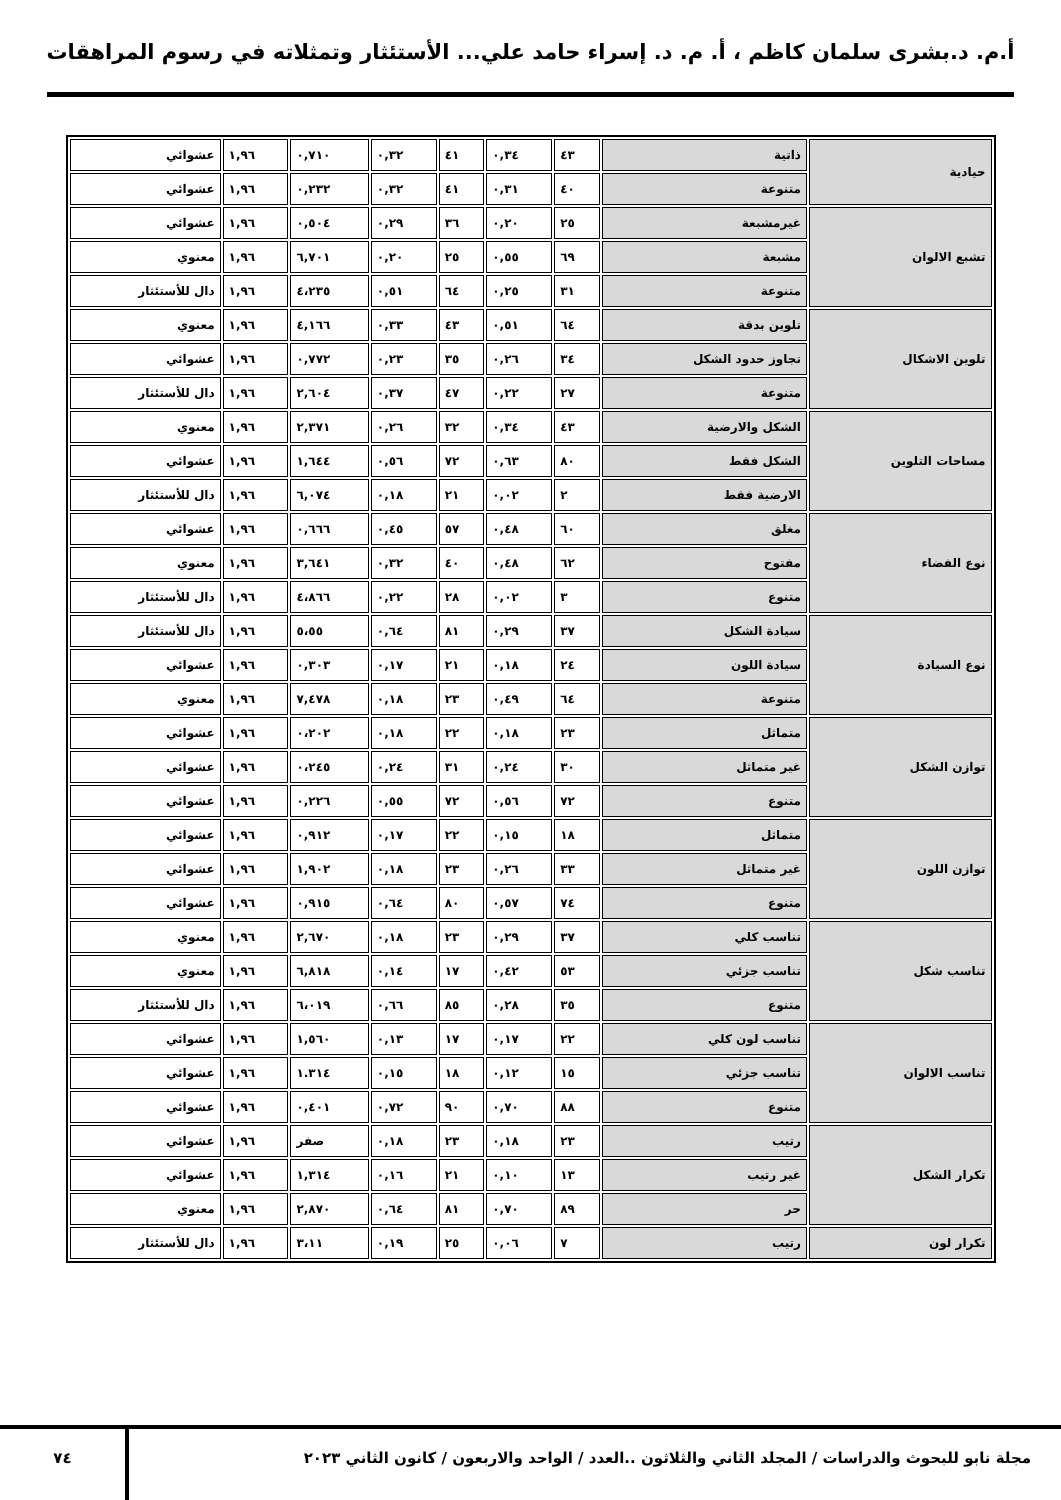أ.م. د.بشرى سلمان كاظم ، أ. م. د. إسراء حامد علي... الأستئثار وتمثلاته في رسوم المراهقات
| حيادية | ذاتية | ٤٣ | ٠,٣٤ | ٤١ | ٠,٣٢ | ٠,٧١٠ | ١,٩٦ | عشوائي |
| | متنوعة | ٤٠ | ٠,٣١ | ٤١ | ٠,٣٢ | ٠,٢٣٢ | ١,٩٦ | عشوائي |
| تشبع الالوان | غيرمشبعة | ٢٥ | ٠,٢٠ | ٣٦ | ٠,٢٩ | ٠,٥٠٤ | ١,٩٦ | عشوائي |
| | مشبعة | ٦٩ | ٠,٥٥ | ٢٥ | ٠,٢٠ | ٦,٧٠١ | ١,٩٦ | معنوي |
| | متنوعة | ٣١ | ٠,٢٥ | ٦٤ | ٠,٥١ | ٤،٢٣٥ | ١,٩٦ | دال للأستئثار |
| تلوين الاشكال | تلوين بدقة | ٦٤ | ٠,٥١ | ٤٣ | ٠,٣٣ | ٤,١٦٦ | ١,٩٦ | معنوي |
| | تجاوز حدود الشكل | ٣٤ | ٠,٢٦ | ٣٥ | ٠,٢٣ | ٠,٧٧٢ | ١,٩٦ | عشوائي |
| | متنوعة | ٢٧ | ٠,٢٢ | ٤٧ | ٠,٣٧ | ٢,٦٠٤ | ١,٩٦ | دال للأستئثار |
| مساحات التلوين | الشكل والارضية | ٤٣ | ٠,٣٤ | ٣٢ | ٠,٢٦ | ٢,٣٧١ | ١,٩٦ | معنوي |
| | الشكل فقط | ٨٠ | ٠,٦٣ | ٧٢ | ٠,٥٦ | ١,٦٤٤ | ١,٩٦ | عشوائي |
| | الارضية فقط | ٢ | ٠,٠٢ | ٢١ | ٠,١٨ | ٦,٠٧٤ | ١,٩٦ | دال للأستئثار |
| نوع الفضاء | مغلق | ٦٠ | ٠,٤٨ | ٥٧ | ٠,٤٥ | ٠,٦٦٦ | ١,٩٦ | عشوائي |
| | مفتوح | ٦٢ | ٠,٤٨ | ٤٠ | ٠,٣٢ | ٣,٦٤١ | ١,٩٦ | معنوي |
| | متنوع | ٣ | ٠,٠٢ | ٢٨ | ٠,٢٢ | ٤،٨٦٦ | ١,٩٦ | دال للأستئثار |
| نوع السيادة | سيادة الشكل | ٣٧ | ٠,٢٩ | ٨١ | ٠,٦٤ | ٥،٥٥ | ١,٩٦ | دال للأستئثار |
| | سيادة اللون | ٢٤ | ٠,١٨ | ٢١ | ٠,١٧ | ٠,٣٠٣ | ١,٩٦ | عشوائي |
| | متنوعة | ٦٤ | ٠,٤٩ | ٢٣ | ٠,١٨ | ٧,٤٧٨ | ١,٩٦ | معنوي |
| توازن الشكل | متماثل | ٢٣ | ٠,١٨ | ٢٢ | ٠,١٨ | ٠،٢٠٢ | ١,٩٦ | عشوائي |
| | غير متماثل | ٣٠ | ٠,٢٤ | ٣١ | ٠,٢٤ | ٠،٢٤٥ | ١,٩٦ | عشوائي |
| | متنوع | ٧٢ | ٠,٥٦ | ٧٢ | ٠,٥٥ | ٠,٢٢٦ | ١,٩٦ | عشوائي |
| توازن اللون | متماثل | ١٨ | ٠,١٥ | ٢٢ | ٠,١٧ | ٠,٩١٢ | ١,٩٦ | عشوائي |
| | غير متماثل | ٣٣ | ٠,٢٦ | ٢٣ | ٠,١٨ | ١,٩٠٢ | ١,٩٦ | عشوائي |
| | متنوع | ٧٤ | ٠,٥٧ | ٨٠ | ٠,٦٤ | ٠,٩١٥ | ١,٩٦ | عشوائي |
| تناسب شكل | تناسب كلي | ٣٧ | ٠,٢٩ | ٢٣ | ٠,١٨ | ٢,٦٧٠ | ١,٩٦ | معنوي |
| | تناسب جزئي | ٥٣ | ٠,٤٢ | ١٧ | ٠,١٤ | ٦,٨١٨ | ١,٩٦ | معنوي |
| | متنوع | ٣٥ | ٠,٢٨ | ٨٥ | ٠,٦٦ | ٦،٠١٩ | ١,٩٦ | دال للأستئثار |
| تناسب الالوان | تناسب لون كلي | ٢٢ | ٠,١٧ | ١٧ | ٠,١٣ | ١,٥٦٠ | ١,٩٦ | عشوائي |
| | تناسب جزئي | ١٥ | ٠,١٢ | ١٨ | ٠,١٥ | ١.٣١٤ | ١,٩٦ | عشوائي |
| | متنوع | ٨٨ | ٠,٧٠ | ٩٠ | ٠,٧٢ | ٠,٤٠١ | ١,٩٦ | عشوائي |
| تكرار الشكل | رتيب | ٢٣ | ٠,١٨ | ٢٣ | ٠,١٨ | صفر | ١,٩٦ | عشوائي |
| | غير رتيب | ١٣ | ٠,١٠ | ٢١ | ٠,١٦ | ١,٣١٤ | ١,٩٦ | عشوائي |
| | حر | ٨٩ | ٠,٧٠ | ٨١ | ٠,٦٤ | ٢,٨٧٠ | ١,٩٦ | معنوي |
| تكرار لون | رتيب | ٧ | ٠,٠٦ | ٢٥ | ٠,١٩ | ٣،١١ | ١,٩٦ | دال للأستئثار |
مجلة نابو للبحوث والدراسات / المجلد الثاني والثلاثون ..العدد / الواحد والاربعون / كانون الثاني ٢٠٢٣
٧٤